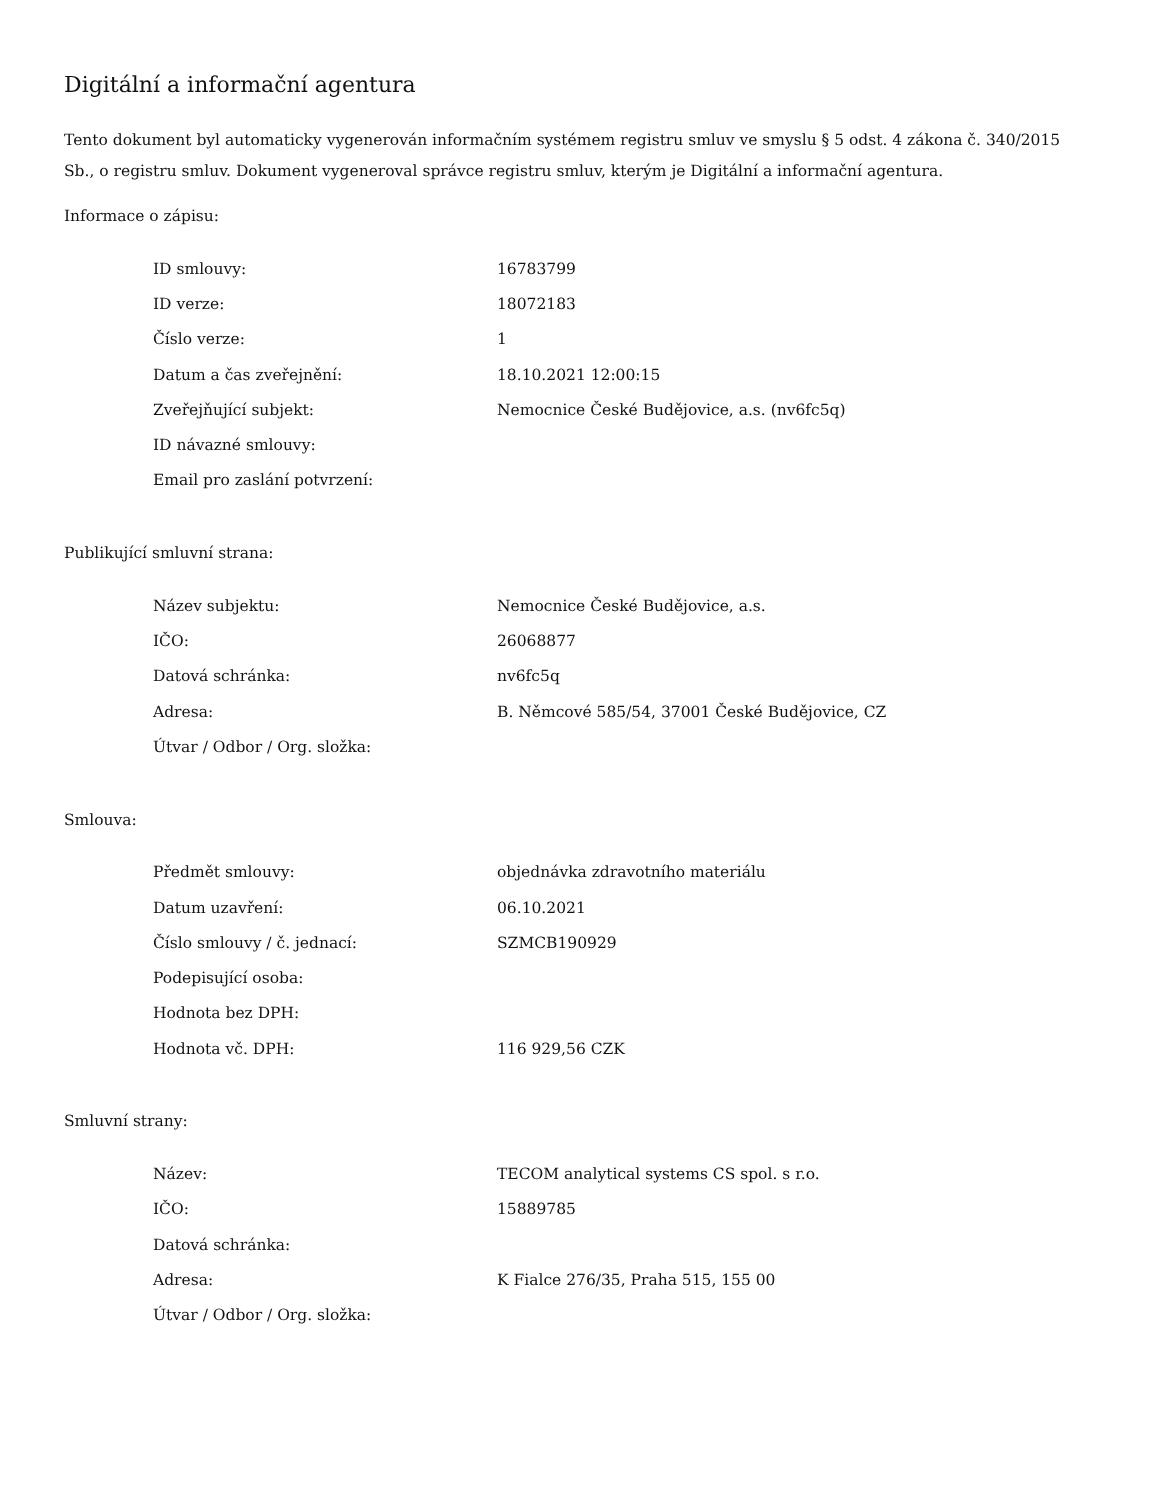Digitální a informační agentura
Tento dokument byl automaticky vygenerován informačním systémem registru smluv ve smyslu § 5 odst. 4 zákona č. 340/2015 Sb., o registru smluv. Dokument vygeneroval správce registru smluv, kterým je Digitální a informační agentura.
Informace o zápisu:
| ID smlouvy: | 16783799 |
| ID verze: | 18072183 |
| Číslo verze: | 1 |
| Datum a čas zveřejnění: | 18.10.2021 12:00:15 |
| Zveřejňující subjekt: | Nemocnice České Budějovice, a.s. (nv6fc5q) |
| ID návazné smlouvy: | |
| Email pro zaslání potvrzení: | |
Publikující smluvní strana:
| Název subjektu: | Nemocnice České Budějovice, a.s. |
| IČO: | 26068877 |
| Datová schránka: | nv6fc5q |
| Adresa: | B. Němcové 585/54, 37001 České Budějovice, CZ |
| Útvar / Odbor / Org. složka: | |
Smlouva:
| Předmět smlouvy: | objednávka zdravotního materiálu |
| Datum uzavření: | 06.10.2021 |
| Číslo smlouvy / č. jednací: | SZMCB190929 |
| Podepisující osoba: | |
| Hodnota bez DPH: | |
| Hodnota vč. DPH: | 116 929,56 CZK |
Smluvní strany:
| Název: | TECOM analytical systems CS spol. s r.o. |
| IČO: | 15889785 |
| Datová schránka: | |
| Adresa: | K Fialce 276/35, Praha 515, 155 00 |
| Útvar / Odbor / Org. složka: | |